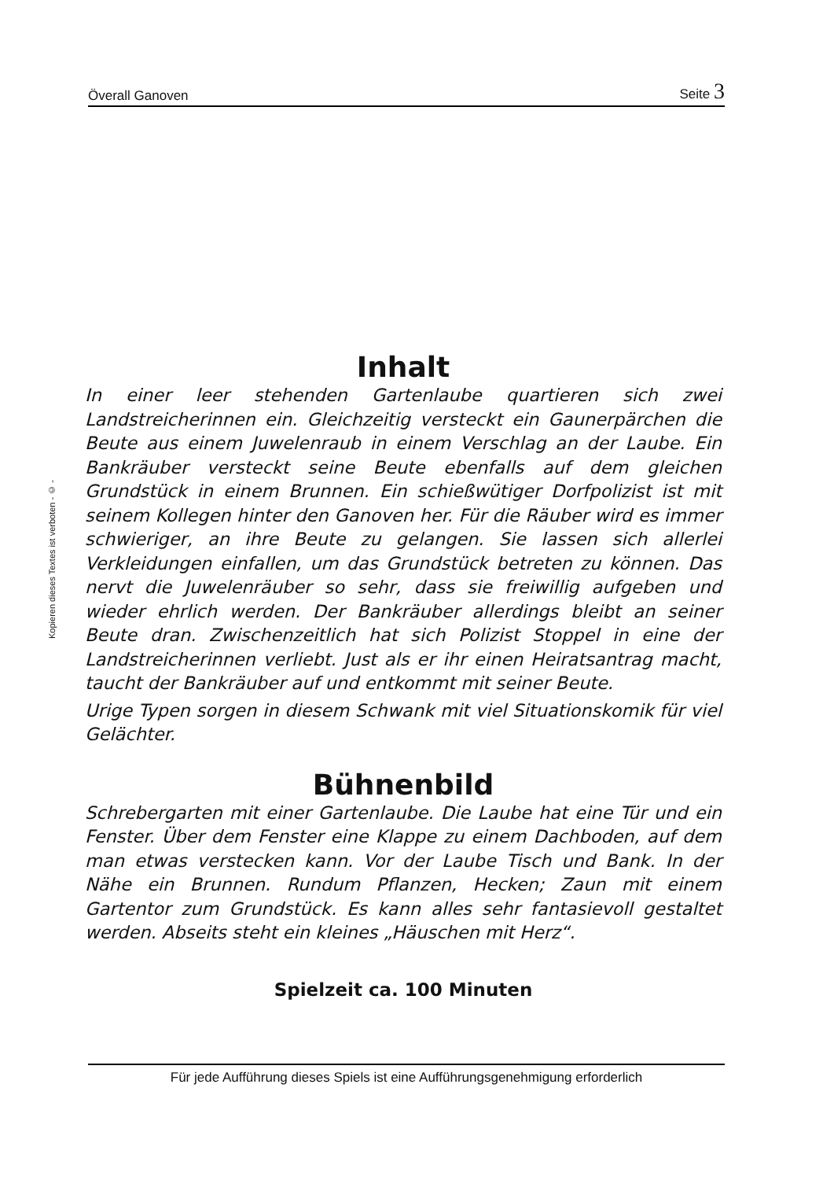Överall Ganoven Seite 3
Kopieren dieses Textes ist verboten - © -
Inhalt
In einer leer stehenden Gartenlaube quartieren sich zwei Landstreicherinnen ein. Gleichzeitig versteckt ein Gaunerpärchen die Beute aus einem Juwelenraub in einem Verschlag an der Laube. Ein Bankräuber versteckt seine Beute ebenfalls auf dem gleichen Grundstück in einem Brunnen. Ein schießwütiger Dorfpolizist ist mit seinem Kollegen hinter den Ganoven her. Für die Räuber wird es immer schwieriger, an ihre Beute zu gelangen. Sie lassen sich allerlei Verkleidungen einfallen, um das Grundstück betreten zu können. Das nervt die Juwelenräuber so sehr, dass sie freiwillig aufgeben und wieder ehrlich werden. Der Bankräuber allerdings bleibt an seiner Beute dran. Zwischenzeitlich hat sich Polizist Stoppel in eine der Landstreicherinnen verliebt. Just als er ihr einen Heiratsantrag macht, taucht der Bankräuber auf und entkommt mit seiner Beute.
Urige Typen sorgen in diesem Schwank mit viel Situationskomik für viel Gelächter.
Bühnenbild
Schrebergarten mit einer Gartenlaube. Die Laube hat eine Tür und ein Fenster. Über dem Fenster eine Klappe zu einem Dachboden, auf dem man etwas verstecken kann. Vor der Laube Tisch und Bank. In der Nähe ein Brunnen. Rundum Pflanzen, Hecken; Zaun mit einem Gartentor zum Grundstück. Es kann alles sehr fantasievoll gestaltet werden. Abseits steht ein kleines „Häuschen mit Herz“.
Spielzeit ca. 100 Minuten
Für jede Aufführung dieses Spiels ist eine Aufführungsgenehmigung erforderlich